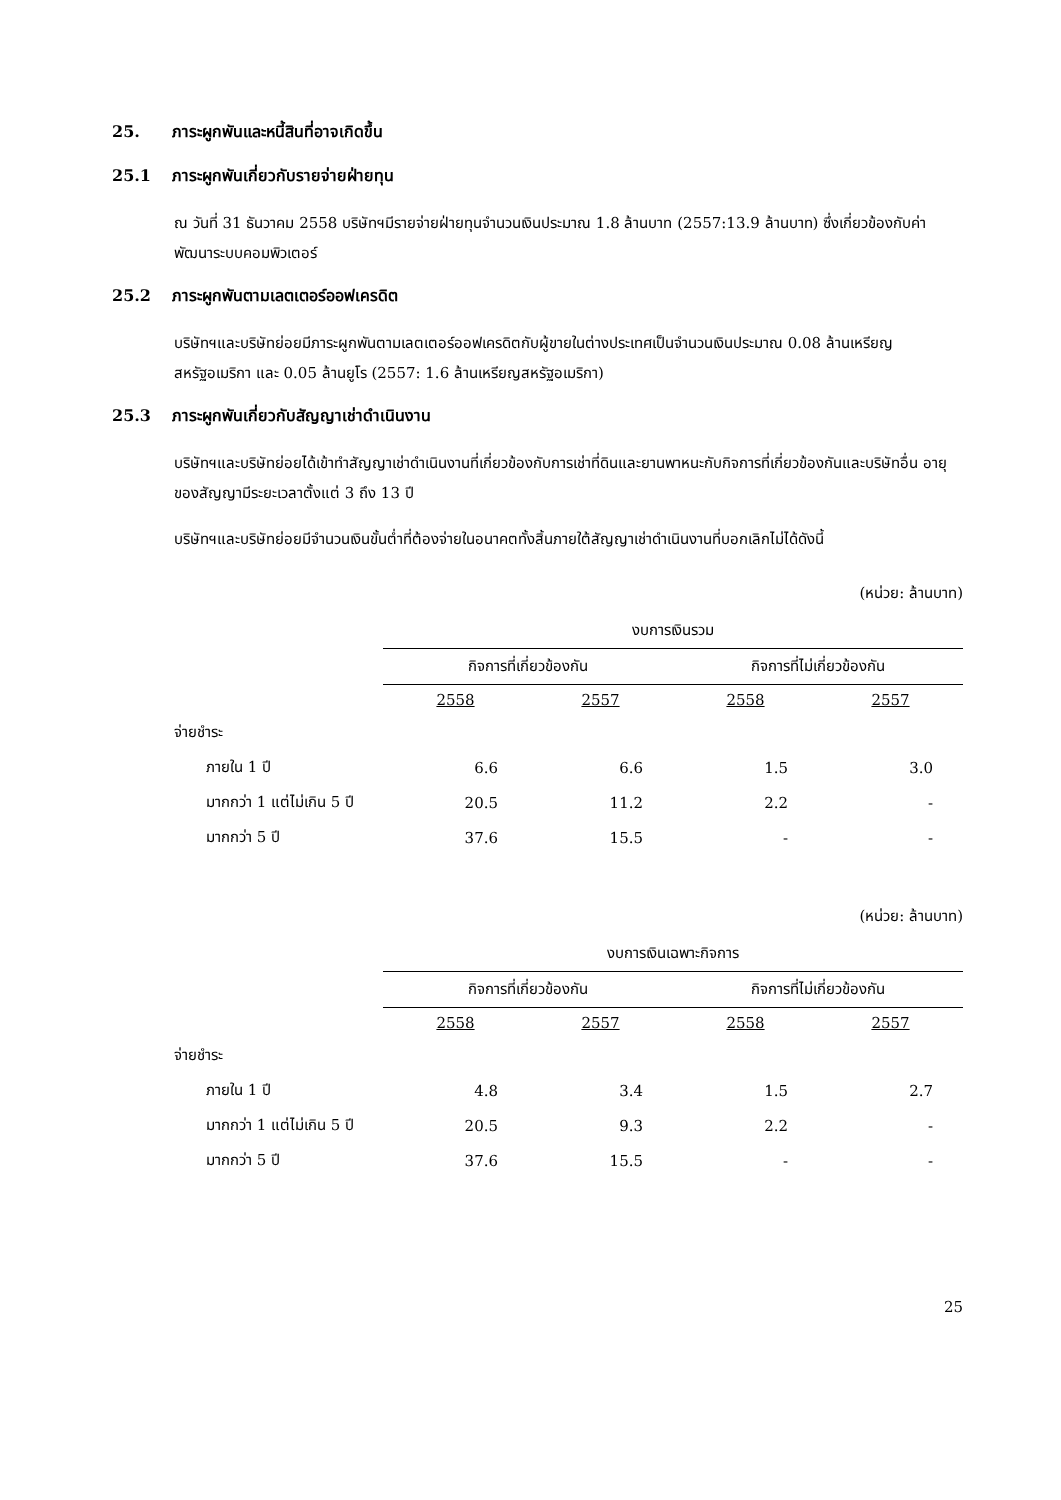25. ภาระผูกพันและหนี้สินที่อาจเกิดขึ้น
25.1 ภาระผูกพันเกี่ยวกับรายจ่ายฝ่ายทุน
ณ วันที่ 31 ธันวาคม 2558 บริษัทฯมีรายจ่ายฝ่ายทุนจำนวนเงินประมาณ 1.8 ล้านบาท (2557:13.9 ล้านบาท) ซึ่งเกี่ยวข้องกับค่าพัฒนาระบบคอมพิวเตอร์
25.2 ภาระผูกพันตามเลตเตอร์ออฟเครดิต
บริษัทฯและบริษัทย่อยมีภาระผูกพันตามเลตเตอร์ออฟเครดิตกับผู้ขายในต่างประเทศเป็นจำนวนเงินประมาณ 0.08 ล้านเหรียญสหรัฐอเมริกา และ 0.05 ล้านยูโร (2557: 1.6 ล้านเหรียญสหรัฐอเมริกา)
25.3 ภาระผูกพันเกี่ยวกับสัญญาเช่าดำเนินงาน
บริษัทฯและบริษัทย่อยได้เข้าทำสัญญาเช่าดำเนินงานที่เกี่ยวข้องกับการเช่าที่ดินและยานพาหนะกับกิจการที่เกี่ยวข้องกันและบริษัทอื่น อายุของสัญญามีระยะเวลาตั้งแต่ 3 ถึง 13 ปี
บริษัทฯและบริษัทย่อยมีจำนวนเงินขั้นต่ำที่ต้องจ่ายในอนาคตทั้งสิ้นภายใต้สัญญาเช่าดำเนินงานที่บอกเลิกไม่ได้ดังนี้
(หน่วย: ล้านบาท)
| | งบการเงินรวม | | | |
| | กิจการที่เกี่ยวข้องกัน | | กิจการที่ไม่เกี่ยวข้องกัน | |
| | 2558 | 2557 | 2558 | 2557 |
| จ่ายชำระ | | | | |
| ภายใน 1 ปี | 6.6 | 6.6 | 1.5 | 3.0 |
| มากกว่า 1 แต่ไม่เกิน 5 ปี | 20.5 | 11.2 | 2.2 | - |
| มากกว่า 5 ปี | 37.6 | 15.5 | - | - |
(หน่วย: ล้านบาท)
| | งบการเงินเฉพาะกิจการ | | | |
| | กิจการที่เกี่ยวข้องกัน | | กิจการที่ไม่เกี่ยวข้องกัน | |
| | 2558 | 2557 | 2558 | 2557 |
| จ่ายชำระ | | | | |
| ภายใน 1 ปี | 4.8 | 3.4 | 1.5 | 2.7 |
| มากกว่า 1 แต่ไม่เกิน 5 ปี | 20.5 | 9.3 | 2.2 | - |
| มากกว่า 5 ปี | 37.6 | 15.5 | - | - |
25